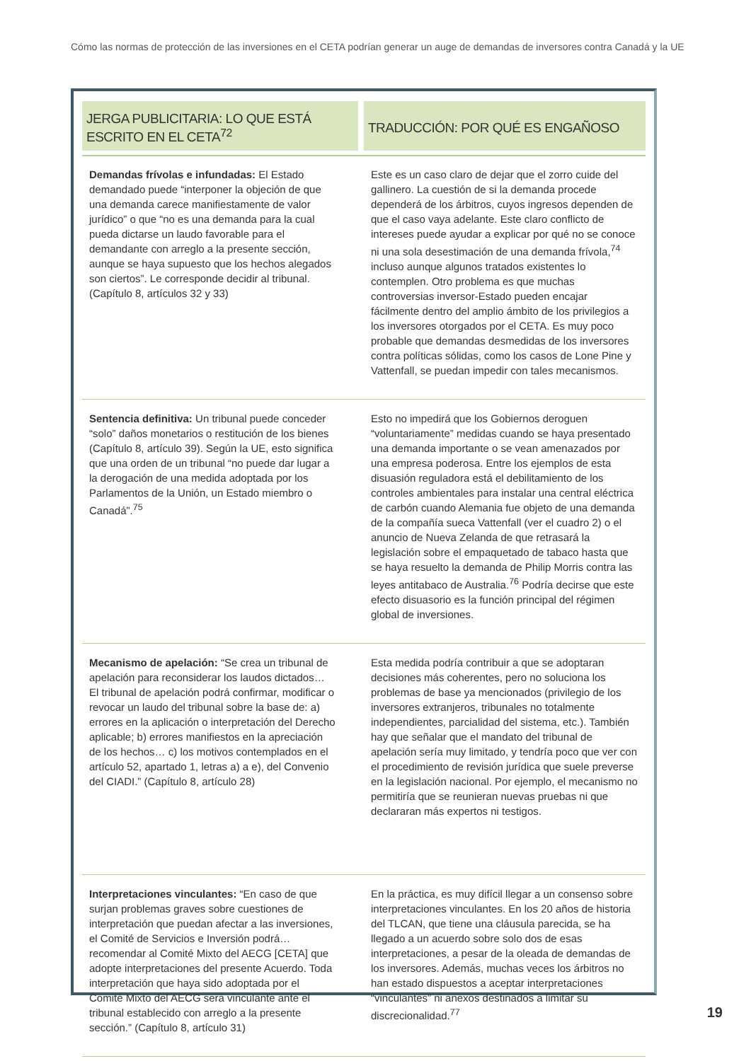Cómo las normas de protección de las inversiones en el CETA podrían generar un auge de demandas de inversores contra Canadá y la UE
| JERGA PUBLICITARIA: LO QUE ESTÁ ESCRITO EN EL CETA<sup>72</sup> | TRADUCCIÓN: POR QUÉ ES ENGAÑOSO |
| --- | --- |
| Demandas frívolas e infundadas: El Estado demandado puede “interponer la objeción de que una demanda carece manifiestamente de valor jurídico” o que “no es una demanda para la cual pueda dictarse un laudo favorable para el demandante con arreglo a la presente sección, aunque se haya supuesto que los hechos alegados son ciertos”. Le corresponde decidir al tribunal. (Capítulo 8, artículos 32 y 33) | Este es un caso claro de dejar que el zorro cuide del gallinero. La cuestión de si la demanda procede dependerá de los árbitros, cuyos ingresos dependen de que el caso vaya adelante. Este claro conflicto de intereses puede ayudar a explicar por qué no se conoce ni una sola desestimación de una demanda frívola,<sup>74</sup> incluso aunque algunos tratados existentes lo contemplen. Otro problema es que muchas controversias inversor-Estado pueden encajar fácilmente dentro del amplio ámbito de los privilegios a los inversores otorgados por el CETA. Es muy poco probable que demandas desmedidas de los inversores contra políticas sólidas, como los casos de Lone Pine y Vattenfall, se puedan impedir con tales mecanismos. |
| Sentencia definitiva: Un tribunal puede conceder “solo” daños monetarios o restitución de los bienes (Capítulo 8, artículo 39). Según la UE, esto significa que una orden de un tribunal “no puede dar lugar a la derogación de una medida adoptada por los Parlamentos de la Unión, un Estado miembro o Canadá”.<sup>75</sup> | Esto no impedirá que los Gobiernos deroguen “voluntariamente” medidas cuando se haya presentado una demanda importante o se vean amenazados por una empresa poderosa. Entre los ejemplos de esta disuasión reguladora está el debilitamiento de los controles ambientales para instalar una central eléctrica de carbón cuando Alemania fue objeto de una demanda de la compañía sueca Vattenfall (ver el cuadro 2) o el anuncio de Nueva Zelanda de que retrasará la legislación sobre el empaquetado de tabaco hasta que se haya resuelto la demanda de Philip Morris contra las leyes antitabaco de Australia.<sup>76</sup> Podría decirse que este efecto disuasorio es la función principal del régimen global de inversiones. |
| Mecanismo de apelación: “Se crea un tribunal de apelación para reconsiderar los laudos dictados… El tribunal de apelación podrá confirmar, modificar o revocar un laudo del tribunal sobre la base de: a) errores en la aplicación o interpretación del Derecho aplicable; b) errores manifiestos en la apreciación de los hechos… c) los motivos contemplados en el artículo 52, apartado 1, letras a) a e), del Convenio del CIADI.” (Capítulo 8, artículo 28) | Esta medida podría contribuir a que se adoptaran decisiones más coherentes, pero no soluciona los problemas de base ya mencionados (privilegio de los inversores extranjeros, tribunales no totalmente independientes, parcialidad del sistema, etc.). También hay que señalar que el mandato del tribunal de apelación sería muy limitado, y tendría poco que ver con el procedimiento de revisión jurídica que suele preverse en la legislación nacional. Por ejemplo, el mecanismo no permitiría que se reunieran nuevas pruebas ni que declararan más expertos ni testigos. |
| Interpretaciones vinculantes: “En caso de que surjan problemas graves sobre cuestiones de interpretación que puedan afectar a las inversiones, el Comité de Servicios e Inversión podrá… recomendar al Comité Mixto del AECG [CETA] que adopte interpretaciones del presente Acuerdo. Toda interpretación que haya sido adoptada por el Comité Mixto del AECG será vinculante ante el tribunal establecido con arreglo a la presente sección.” (Capítulo 8, artículo 31) | En la práctica, es muy difícil llegar a un consenso sobre interpretaciones vinculantes. En los 20 años de historia del TLCAN, que tiene una cláusula parecida, se ha llegado a un acuerdo sobre solo dos de esas interpretaciones, a pesar de la oleada de demandas de los inversores. Además, muchas veces los árbitros no han estado dispuestos a aceptar interpretaciones “vinculantes” ni anexos destinados a limitar su discrecionalidad.<sup>77</sup> |
19